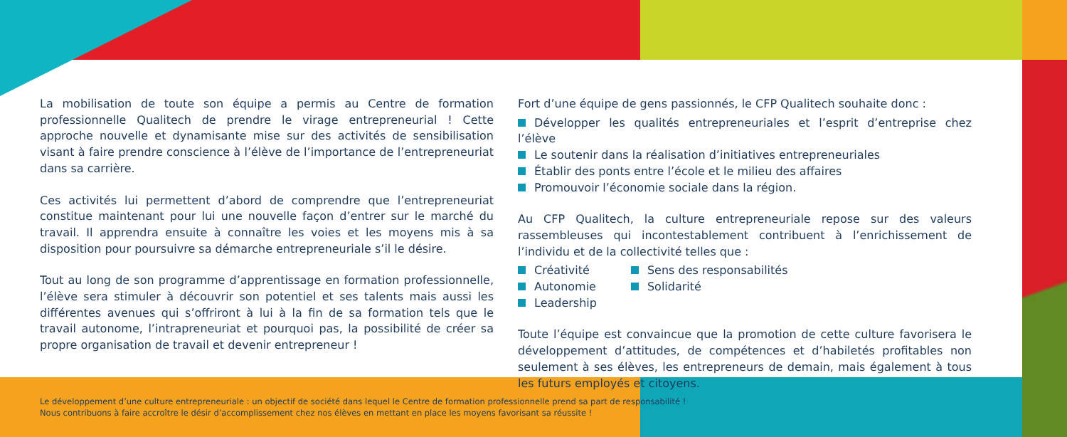La mobilisation de toute son équipe a permis au Centre de formation professionnelle Qualitech de prendre le virage entrepreneurial ! Cette approche nouvelle et dynamisante mise sur des activités de sensibilisation visant à faire prendre conscience à l’élève de l’importance de l’entrepreneuriat dans sa carrière.
Ces activités lui permettent d’abord de comprendre que l’entrepreneuriat constitue maintenant pour lui une nouvelle façon d’entrer sur le marché du travail. Il apprendra ensuite à connaître les voies et les moyens mis à sa disposition pour poursuivre sa démarche entrepreneuriale s’il le désire.
Tout au long de son programme d’apprentissage en formation professionnelle, l’élève sera stimuler à découvrir son potentiel et ses talents mais aussi les différentes avenues qui s’offriront à lui à la fin de sa formation tels que le travail autonome, l’intrapreneuriat et pourquoi pas, la possibilité de créer sa propre organisation de travail et devenir entrepreneur !
Fort d’une équipe de gens passionnés, le CFP Qualitech souhaite donc :
Développer les qualités entrepreneuriales et l’esprit d’entreprise chez l’élève
Le soutenir dans la réalisation d’initiatives entrepreneuriales
Établir des ponts entre l’école et le milieu des affaires
Promouvoir l’économie sociale dans la région.
Au CFP Qualitech, la culture entrepreneuriale repose sur des valeurs rassembleuses qui incontestablement contribuent à l’enrichissement de l’individu et de la collectivité telles que :
Créativité
Autonomie
Leadership
Sens des responsabilités
Solidarité
Toute l’équipe est convaincue que la promotion de cette culture favorisera le développement d’attitudes, de compétences et d’habiletés profitables non seulement à ses élèves, les entrepreneurs de demain, mais également à tous les futurs employés et citoyens.
Le développement d’une culture entrepreneuriale : un objectif de société dans lequel le Centre de formation professionnelle prend sa part de responsabilité !
Nous contribuons à faire accroître le désir d’accomplissement chez nos élèves en mettant en place les moyens favorisant sa réussite !